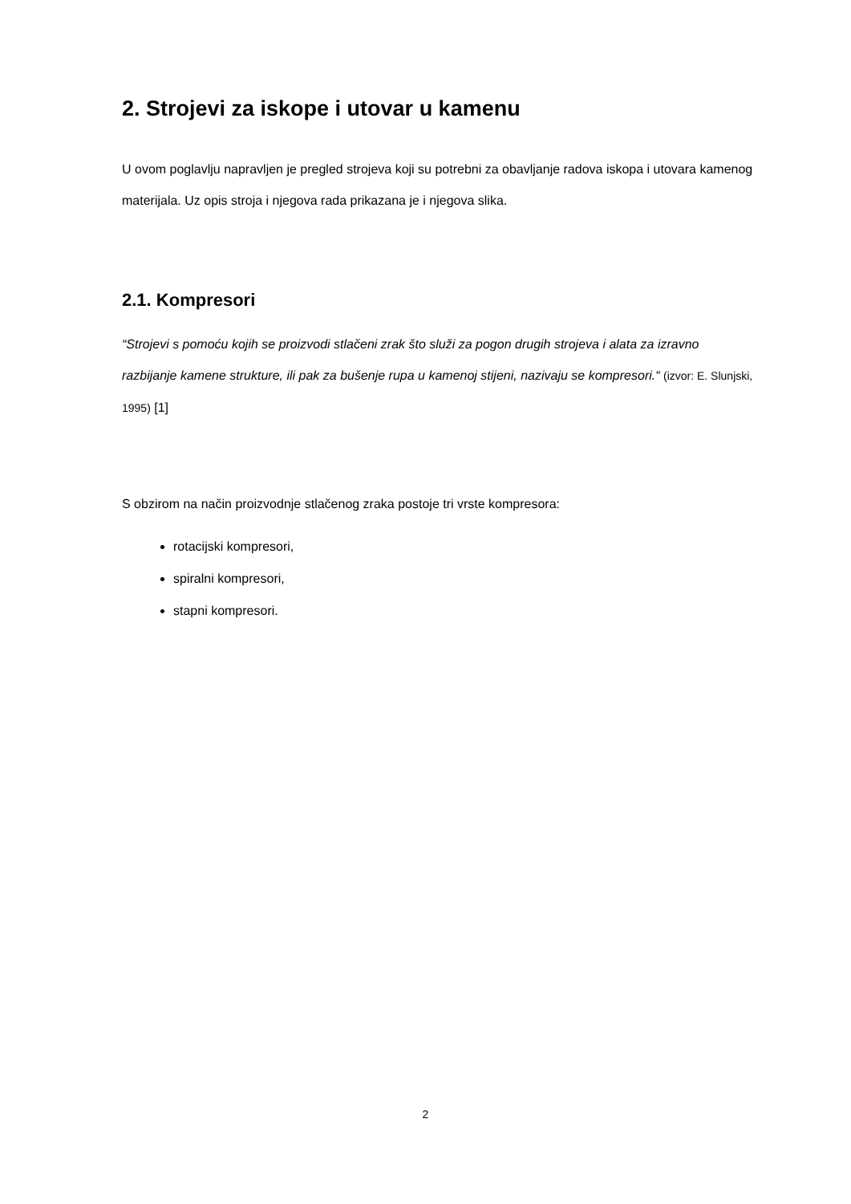2. Strojevi za iskope i utovar u kamenu
U ovom poglavlju napravljen je pregled strojeva koji su potrebni za obavljanje radova iskopa i utovara kamenog materijala. Uz opis stroja i njegova rada prikazana je i njegova slika.
2.1. Kompresori
“Strojevi s pomoću kojih se proizvodi stlačeni zrak što služi za pogon drugih strojeva i alata za izravno razbijanje kamene strukture, ili pak za bušenje rupa u kamenoj stijeni, nazivaju se kompresori.“ (izvor: E. Slunjski, 1995) [1]
S obzirom na način proizvodnje stlačenog zraka postoje tri vrste kompresora:
rotacijski kompresori,
spiralni kompresori,
stapni kompresori.
2